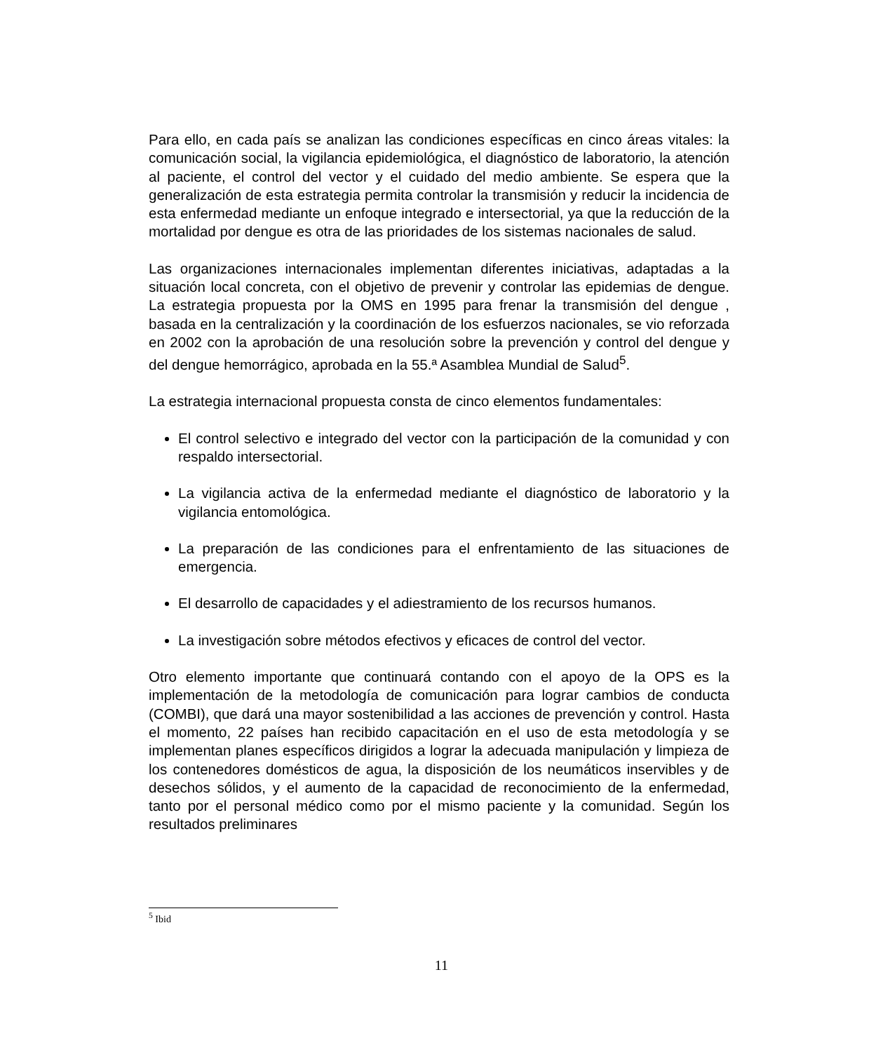Para ello, en cada país se analizan las condiciones específicas en cinco áreas vitales: la comunicación social, la vigilancia epidemiológica, el diagnóstico de laboratorio, la atención al paciente, el control del vector y el cuidado del medio ambiente. Se espera que la generalización de esta estrategia permita controlar la transmisión y reducir la incidencia de esta enfermedad mediante un enfoque integrado e intersectorial, ya que la reducción de la mortalidad por dengue es otra de las prioridades de los sistemas nacionales de salud.
Las organizaciones internacionales implementan diferentes iniciativas, adaptadas a la situación local concreta, con el objetivo de prevenir y controlar las epidemias de dengue. La estrategia propuesta por la OMS en 1995 para frenar la transmisión del dengue , basada en la centralización y la coordinación de los esfuerzos nacionales, se vio reforzada en 2002 con la aprobación de una resolución sobre la prevención y control del dengue y del dengue hemorrágico, aprobada en la 55.ª Asamblea Mundial de Salud<sup>5</sup>.
La estrategia internacional propuesta consta de cinco elementos fundamentales:
El control selectivo e integrado del vector con la participación de la comunidad y con respaldo intersectorial.
La vigilancia activa de la enfermedad mediante el diagnóstico de laboratorio y la vigilancia entomológica.
La preparación de las condiciones para el enfrentamiento de las situaciones de emergencia.
El desarrollo de capacidades y el adiestramiento de los recursos humanos.
La investigación sobre métodos efectivos y eficaces de control del vector.
Otro elemento importante que continuará contando con el apoyo de la OPS es la implementación de la metodología de comunicación para lograr cambios de conducta (COMBI), que dará una mayor sostenibilidad a las acciones de prevención y control. Hasta el momento, 22 países han recibido capacitación en el uso de esta metodología y se implementan planes específicos dirigidos a lograr la adecuada manipulación y limpieza de los contenedores domésticos de agua, la disposición de los neumáticos inservibles y de desechos sólidos, y el aumento de la capacidad de reconocimiento de la enfermedad, tanto por el personal médico como por el mismo paciente y la comunidad. Según los resultados preliminares
<sup>5</sup> Ibid
11